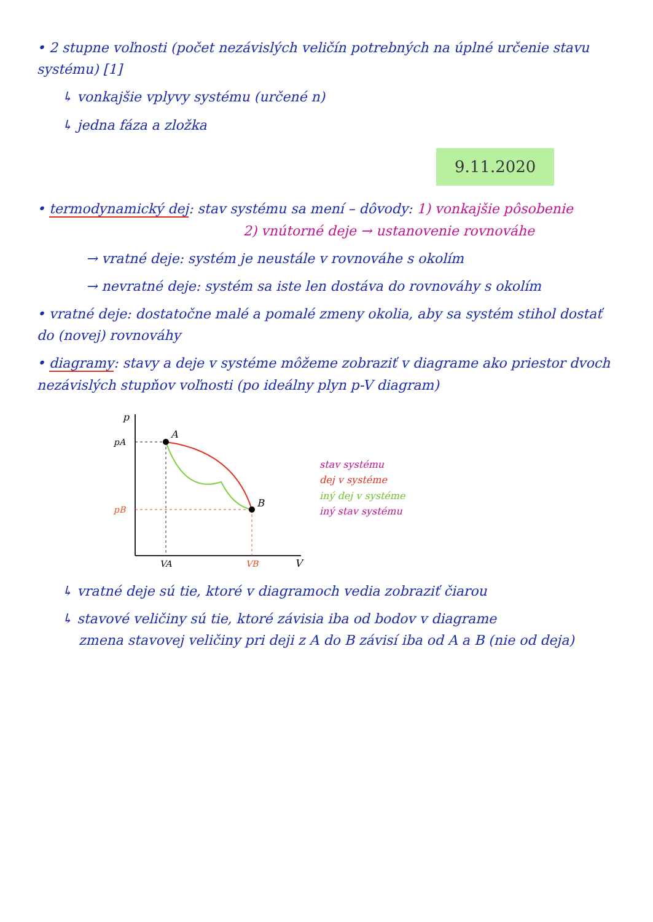• 2 stupne voľnosti (počet nezávislých veličín potrebných na úplné určenie stavu systému) [1]
↳ vonkajšie vplyvy systému (určené n)
↳ jedna fáza a zložka
9.11.2020
• termodynamický dej: stav systému sa mení – dôvody: 1) vonkajšie pôsobenie
2) vnútorné deje → ustanovenie rovnováhe
→ vratné deje: systém je neustále v rovnováhe s okolím
→ nevratné deje: systém sa iste len dostáva do rovnováhy s okolím
• vratné deje: dostatočne malé a pomalé zmeny okolia, aby sa systém stihol dostať do (novej) rovnováhy
• diagramy: stavy a deje v systéme môžeme zobraziť v diagrame ako priestor dvoch nezávislých stupňov voľnosti (po ideálny plyn p-V diagram)
p
V
pA
pB
VA
VB
A
B
stav systému
dej v systéme
iný dej v systéme
iný stav systému
↳ vratné deje sú tie, ktoré v diagramoch vedia zobraziť čiarou
↳ stavové veličiny sú tie, ktoré závisia iba od bodov v diagrame
zmena stavovej veličiny pri deji z A do B závisí iba od A a B (nie od deja)